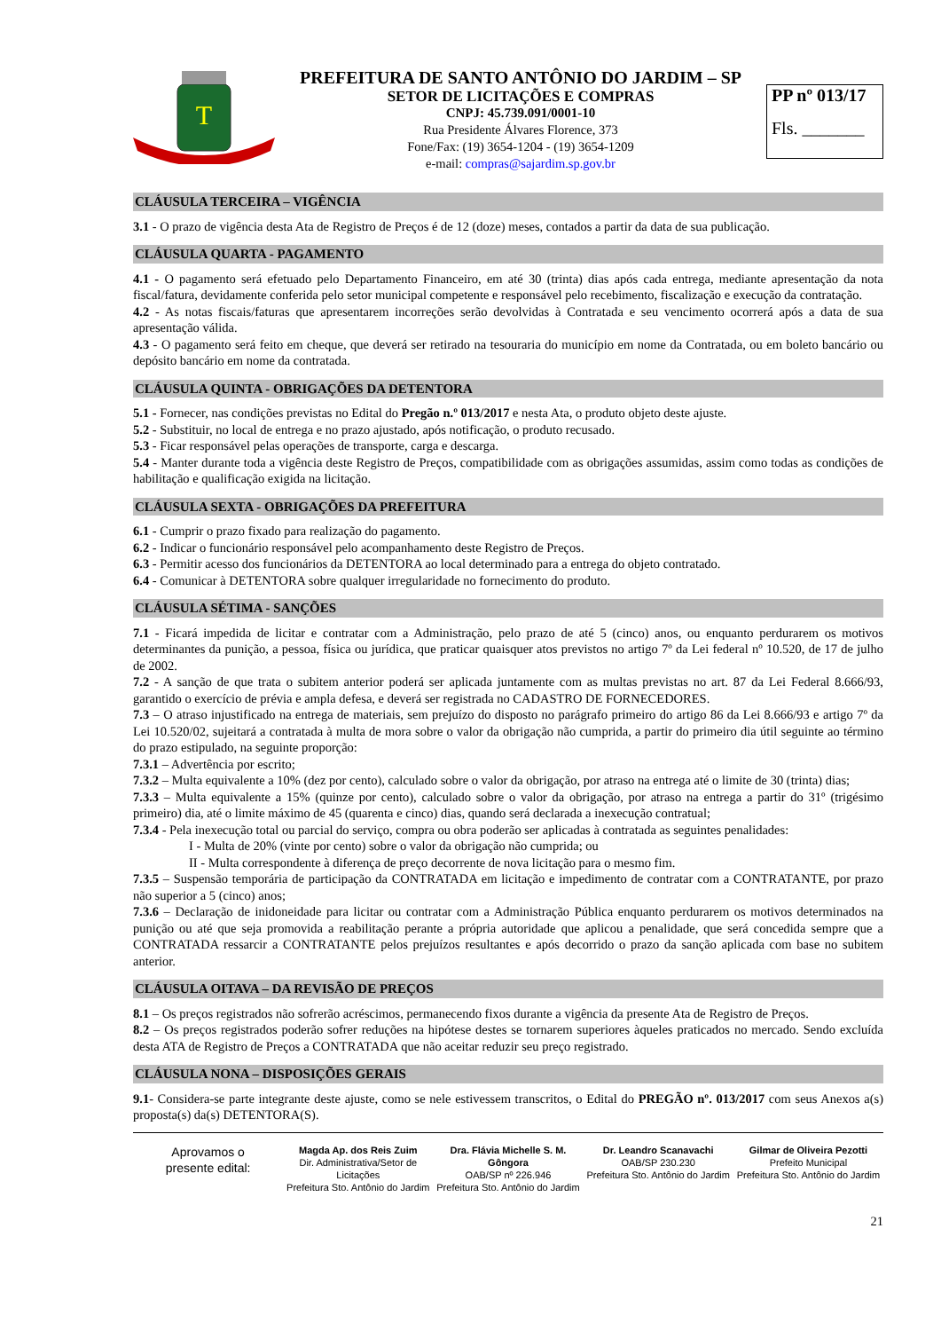T
PREFEITURA DE SANTO ANTÔNIO DO JARDIM – SP
SETOR DE LICITAÇÕES E COMPRAS
CNPJ: 45.739.091/0001-10
Rua Presidente Álvares Florence, 373
Fone/Fax: (19) 3654-1204 - (19) 3654-1209
e-mail: compras@sajardim.sp.gov.br
PP nº 013/17
Fls. _______
CLÁUSULA TERCEIRA – VIGÊNCIA
3.1 - O prazo de vigência desta Ata de Registro de Preços é de 12 (doze) meses, contados a partir da data de sua publicação.
CLÁUSULA QUARTA - PAGAMENTO
4.1 - O pagamento será efetuado pelo Departamento Financeiro, em até 30 (trinta) dias após cada entrega, mediante apresentação da nota fiscal/fatura, devidamente conferida pelo setor municipal competente e responsável pelo recebimento, fiscalização e execução da contratação.
4.2 - As notas fiscais/faturas que apresentarem incorreções serão devolvidas à Contratada e seu vencimento ocorrerá após a data de sua apresentação válida.
4.3 - O pagamento será feito em cheque, que deverá ser retirado na tesouraria do município em nome da Contratada, ou em boleto bancário ou depósito bancário em nome da contratada.
CLÁUSULA QUINTA - OBRIGAÇÕES DA DETENTORA
5.1 - Fornecer, nas condições previstas no Edital do Pregão n.º 013/2017 e nesta Ata, o produto objeto deste ajuste.
5.2 - Substituir, no local de entrega e no prazo ajustado, após notificação, o produto recusado.
5.3 - Ficar responsável pelas operações de transporte, carga e descarga.
5.4 - Manter durante toda a vigência deste Registro de Preços, compatibilidade com as obrigações assumidas, assim como todas as condições de habilitação e qualificação exigida na licitação.
CLÁUSULA SEXTA - OBRIGAÇÕES DA PREFEITURA
6.1 - Cumprir o prazo fixado para realização do pagamento.
6.2 - Indicar o funcionário responsável pelo acompanhamento deste Registro de Preços.
6.3 - Permitir acesso dos funcionários da DETENTORA ao local determinado para a entrega do objeto contratado.
6.4 - Comunicar à DETENTORA sobre qualquer irregularidade no fornecimento do produto.
CLÁUSULA SÉTIMA - SANÇÕES
7.1 - Ficará impedida de licitar e contratar com a Administração, pelo prazo de até 5 (cinco) anos, ou enquanto perdurarem os motivos determinantes da punição, a pessoa, física ou jurídica, que praticar quaisquer atos previstos no artigo 7º da Lei federal nº 10.520, de 17 de julho de 2002.
7.2 - A sanção de que trata o subitem anterior poderá ser aplicada juntamente com as multas previstas no art. 87 da Lei Federal 8.666/93, garantido o exercício de prévia e ampla defesa, e deverá ser registrada no CADASTRO DE FORNECEDORES.
7.3 – O atraso injustificado na entrega de materiais, sem prejuízo do disposto no parágrafo primeiro do artigo 86 da Lei 8.666/93 e artigo 7º da Lei 10.520/02, sujeitará a contratada à multa de mora sobre o valor da obrigação não cumprida, a partir do primeiro dia útil seguinte ao término do prazo estipulado, na seguinte proporção:
7.3.1 – Advertência por escrito;
7.3.2 – Multa equivalente a 10% (dez por cento), calculado sobre o valor da obrigação, por atraso na entrega até o limite de 30 (trinta) dias;
7.3.3 – Multa equivalente a 15% (quinze por cento), calculado sobre o valor da obrigação, por atraso na entrega a partir do 31º (trigésimo primeiro) dia, até o limite máximo de 45 (quarenta e cinco) dias, quando será declarada a inexecução contratual;
7.3.4 - Pela inexecução total ou parcial do serviço, compra ou obra poderão ser aplicadas à contratada as seguintes penalidades:
I - Multa de 20% (vinte por cento) sobre o valor da obrigação não cumprida; ou
II - Multa correspondente à diferença de preço decorrente de nova licitação para o mesmo fim.
7.3.5 – Suspensão temporária de participação da CONTRATADA em licitação e impedimento de contratar com a CONTRATANTE, por prazo não superior a 5 (cinco) anos;
7.3.6 – Declaração de inidoneidade para licitar ou contratar com a Administração Pública enquanto perdurarem os motivos determinados na punição ou até que seja promovida a reabilitação perante a própria autoridade que aplicou a penalidade, que será concedida sempre que a CONTRATADA ressarcir a CONTRATANTE pelos prejuízos resultantes e após decorrido o prazo da sanção aplicada com base no subitem anterior.
CLÁUSULA OITAVA – DA REVISÃO DE PREÇOS
8.1 – Os preços registrados não sofrerão acréscimos, permanecendo fixos durante a vigência da presente Ata de Registro de Preços.
8.2 – Os preços registrados poderão sofrer reduções na hipótese destes se tornarem superiores àqueles praticados no mercado. Sendo excluída desta ATA de Registro de Preços a CONTRATADA que não aceitar reduzir seu preço registrado.
CLÁUSULA NONA – DISPOSIÇÕES GERAIS
9.1- Considera-se parte integrante deste ajuste, como se nele estivessem transcritos, o Edital do PREGÃO nº. 013/2017 com seus Anexos a(s) proposta(s) da(s) DETENTORA(S).
Aprovamos o
presente edital:
Magda Ap. dos Reis Zuim
Dir. Administrativa/Setor de Licitações
Prefeitura Sto. Antônio do Jardim
Dra. Flávia Michelle S. M. Gôngora
OAB/SP nº 226.946
Prefeitura Sto. Antônio do Jardim
Dr. Leandro Scanavachi
OAB/SP 230.230
Prefeitura Sto. Antônio do Jardim
Gilmar de Oliveira Pezotti
Prefeito Municipal
Prefeitura Sto. Antônio do Jardim
21